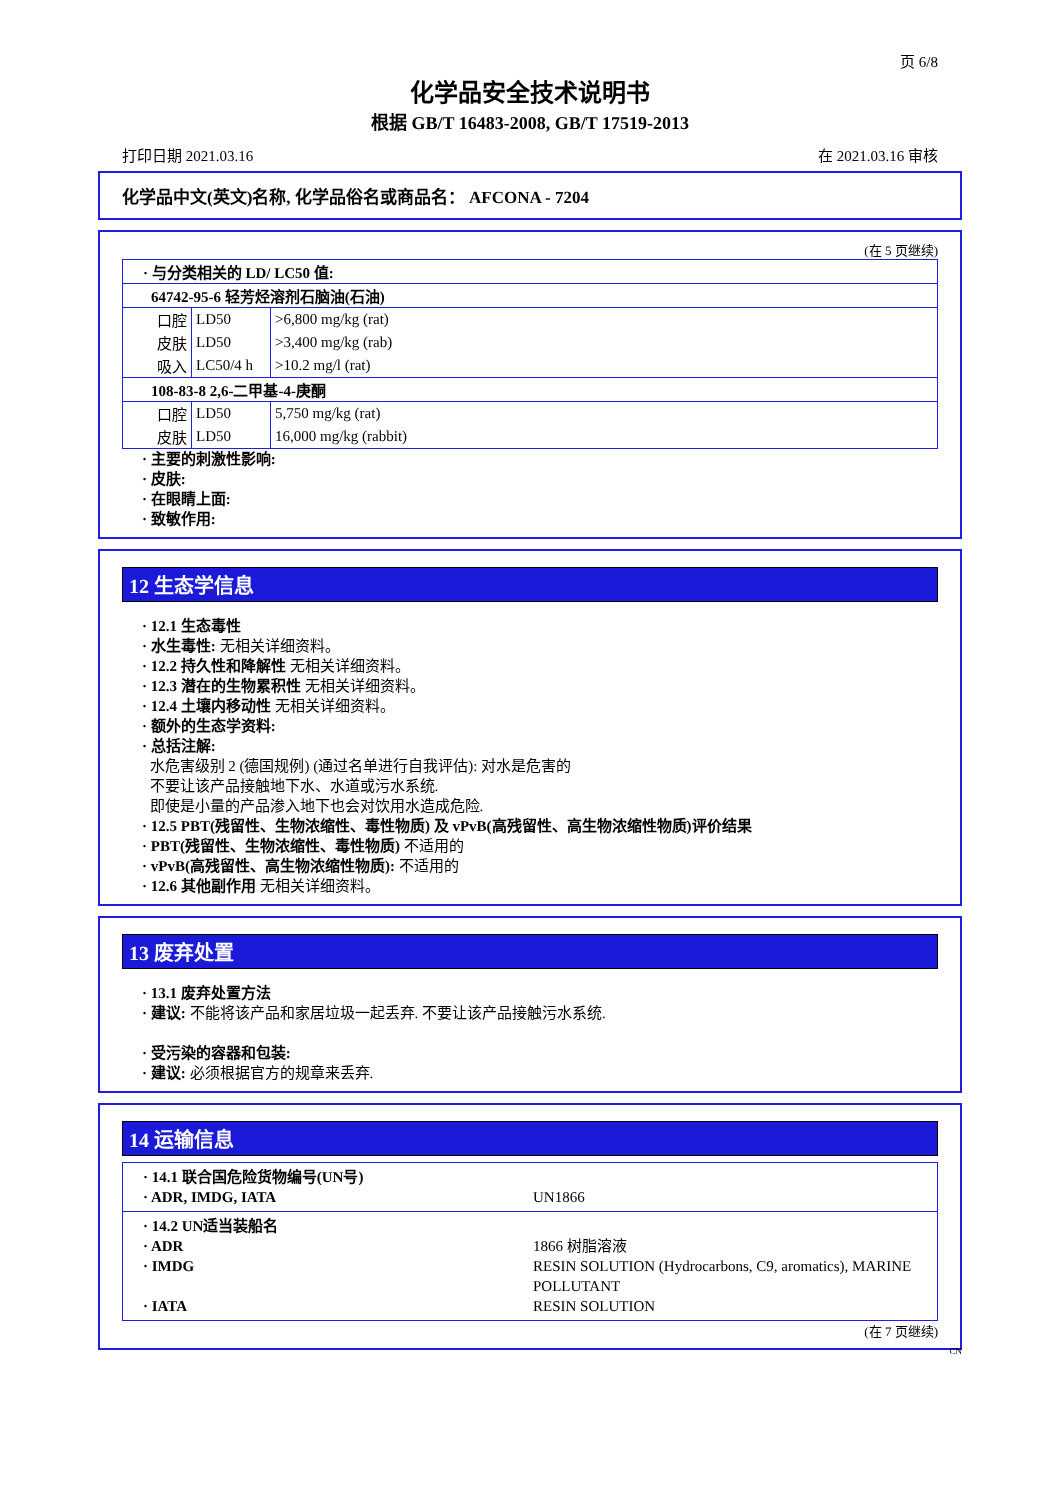页 6/8
化学品安全技术说明书
根据 GB/T 16483-2008, GB/T 17519-2013
打印日期 2021.03.16 在 2021.03.16 审核
化学品中文(英文)名称, 化学品俗名或商品名： AFCONA - 7204
(在 5 页继续)
| · 与分类相关的 LD/ LC50 值: | | |
| 64742-95-6 轻芳烃溶剂石脑油(石油) | | |
| 口腔 | LD50 | >6,800 mg/kg (rat) |
| 皮肤 | LD50 | >3,400 mg/kg (rab) |
| 吸入 | LC50/4 h | >10.2 mg/l (rat) |
| 108-83-8 2,6-二甲基-4-庚酮 | | |
| 口腔 | LD50 | 5,750 mg/kg (rat) |
| 皮肤 | LD50 | 16,000 mg/kg (rabbit) |
· 主要的刺激性影响:
· 皮肤:
· 在眼睛上面:
· 致敏作用:
12 生态学信息
· 12.1 生态毒性
· 水生毒性: 无相关详细资料。
· 12.2 持久性和降解性 无相关详细资料。
· 12.3 潜在的生物累积性 无相关详细资料。
· 12.4 土壤内移动性 无相关详细资料。
· 额外的生态学资料:
· 总括注解:
水危害级别 2 (德国规例) (通过名单进行自我评估): 对水是危害的
不要让该产品接触地下水、水道或污水系统.
即使是小量的产品渗入地下也会对饮用水造成危险.
· 12.5 PBT(残留性、生物浓缩性、毒性物质) 及 vPvB(高残留性、高生物浓缩性物质)评价结果
· PBT(残留性、生物浓缩性、毒性物质) 不适用的
· vPvB(高残留性、高生物浓缩性物质): 不适用的
· 12.6 其他副作用 无相关详细资料。
13 废弃处置
· 13.1 废弃处置方法
· 建议: 不能将该产品和家居垃圾一起丢弃. 不要让该产品接触污水系统.
· 受污染的容器和包装:
· 建议: 必须根据官方的规章来丢弃.
14 运输信息
| · 14.1 联合国危险货物编号(UN号) | |
| · ADR, IMDG, IATA | UN1866 |
| · 14.2 UN适当装船名 | |
| · ADR | 1866 树脂溶液 |
| · IMDG | RESIN SOLUTION (Hydrocarbons, C9, aromatics), MARINE POLLUTANT |
| · IATA | RESIN SOLUTION |
(在 7 页继续)
CN